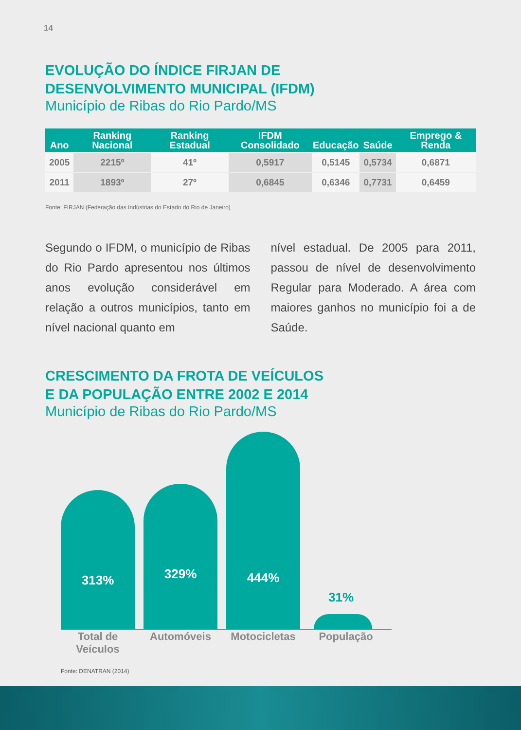14
EVOLUÇÃO DO ÍNDICE FIRJAN DE
DESENVOLVIMENTO MUNICIPAL (IFDM)
Município de Ribas do Rio Pardo/MS
| Ano | Ranking Nacional | Ranking Estadual | IFDM Consolidado | Educação | Saúde | Emprego & Renda |
| --- | --- | --- | --- | --- | --- | --- |
| 2005 | 2215º | 41º | 0,5917 | 0,5145 | 0,5734 | 0,6871 |
| 2011 | 1893º | 27º | 0,6845 | 0,6346 | 0,7731 | 0,6459 |
Fonte: FIRJAN (Federação das Indústrias do Estado do Rio de Janeiro)
Segundo o IFDM, o município de Ribas do Rio Pardo apresentou nos últimos anos evolução considerável em relação a outros municípios, tanto em nível nacional quanto em
nível estadual. De 2005 para 2011, passou de nível de desenvolvimento Regular para Moderado. A área com maiores ganhos no município foi a de Saúde.
CRESCIMENTO DA FROTA DE VEÍCULOS
E DA POPULAÇÃO ENTRE 2002 E 2014
Município de Ribas do Rio Pardo/MS
313%
329%
444%
31%
Total de Veículos
Automóveis Motocicletas
População
Fonte: DENATRAN (2014)